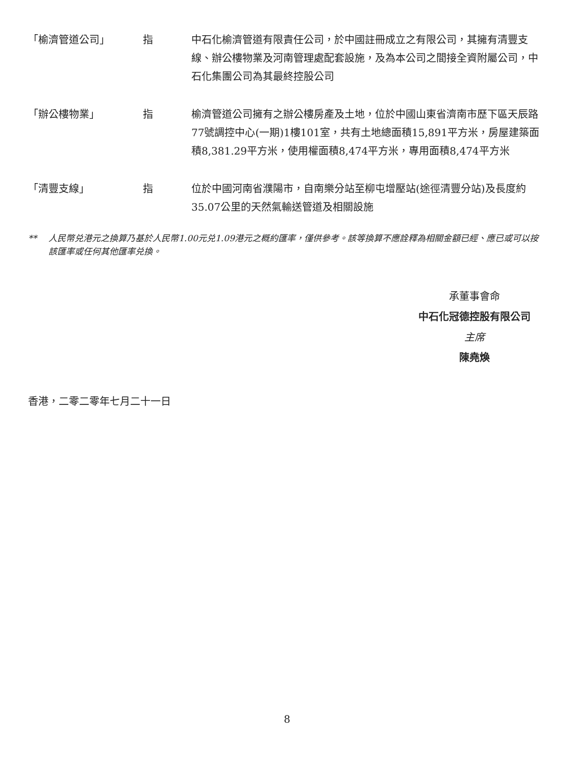| 「榆濟管道公司」 | 指 | 中石化榆濟管道有限責任公司，於中國註冊成立之有限公司，其擁有清豐支線、辦公樓物業及河南管理處配套設施，及為本公司之間接全資附屬公司，中石化集團公司為其最終控股公司 |
| 「辦公樓物業」 | 指 | 榆濟管道公司擁有之辦公樓房產及土地，位於中國山東省濟南市歷下區天辰路77號調控中心(一期)1樓101室，共有土地總面積15,891平方米，房屋建築面積8,381.29平方米，使用權面積8,474平方米，專用面積8,474平方米 |
| 「清豐支線」 | 指 | 位於中國河南省濮陽市，自南樂分站至柳屯增壓站(途徑清豐分站)及長度約35.07公里的天然氣輸送管道及相關設施 |
** 人民幣兑港元之換算乃基於人民幣1.00元兑1.09港元之概約匯率，僅供參考。該等換算不應詮釋為相關金額已經、應已或可以按該匯率或任何其他匯率兑換。
承董事會命
中石化冠德控股有限公司
主席
陳堯煥
香港，二零二零年七月二十一日
8